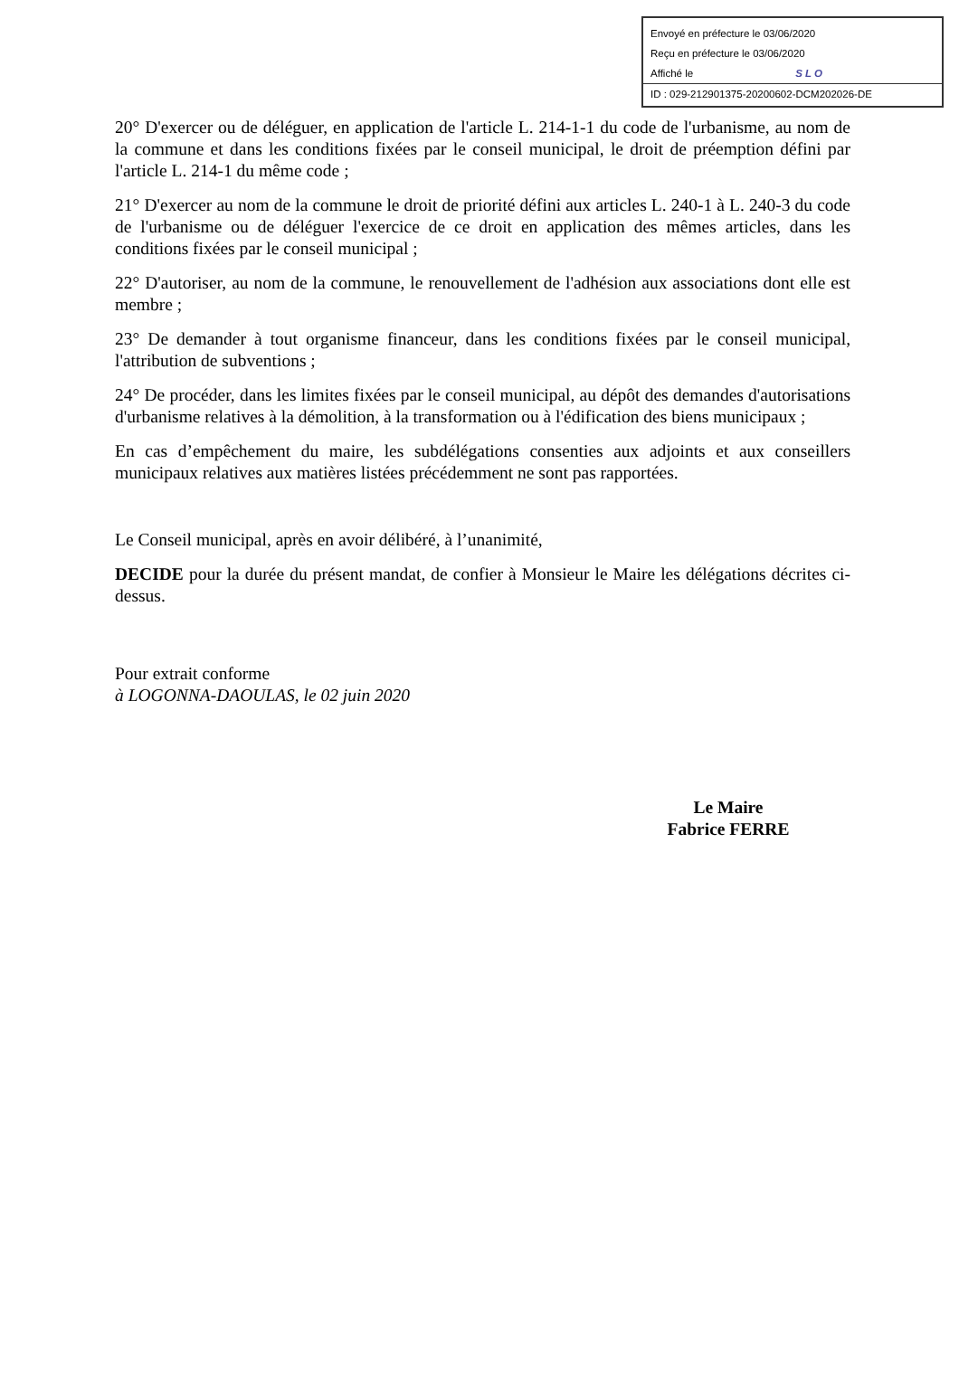Envoyé en préfecture le 03/06/2020
Reçu en préfecture le 03/06/2020
Affiché le SLO
ID : 029-212901375-20200602-DCM202026-DE
20° D'exercer ou de déléguer, en application de l'article L. 214-1-1 du code de l'urbanisme, au nom de la commune et dans les conditions fixées par le conseil municipal, le droit de préemption défini par l'article L. 214-1 du même code ;
21° D'exercer au nom de la commune le droit de priorité défini aux articles L. 240-1 à L. 240-3 du code de l'urbanisme ou de déléguer l'exercice de ce droit en application des mêmes articles, dans les conditions fixées par le conseil municipal ;
22° D'autoriser, au nom de la commune, le renouvellement de l'adhésion aux associations dont elle est membre ;
23° De demander à tout organisme financeur, dans les conditions fixées par le conseil municipal, l'attribution de subventions ;
24° De procéder, dans les limites fixées par le conseil municipal, au dépôt des demandes d'autorisations d'urbanisme relatives à la démolition, à la transformation ou à l'édification des biens municipaux ;
En cas d’empêchement du maire, les subdélégations consenties aux adjoints et aux conseillers municipaux relatives aux matières listées précédemment ne sont pas rapportées.
Le Conseil municipal, après en avoir délibéré, à l’unanimité,
DECIDE pour la durée du présent mandat, de confier à Monsieur le Maire les délégations décrites ci-dessus.
Pour extrait conforme
à LOGONNA-DAOULAS, le 02 juin 2020
Le Maire
Fabrice FERRE